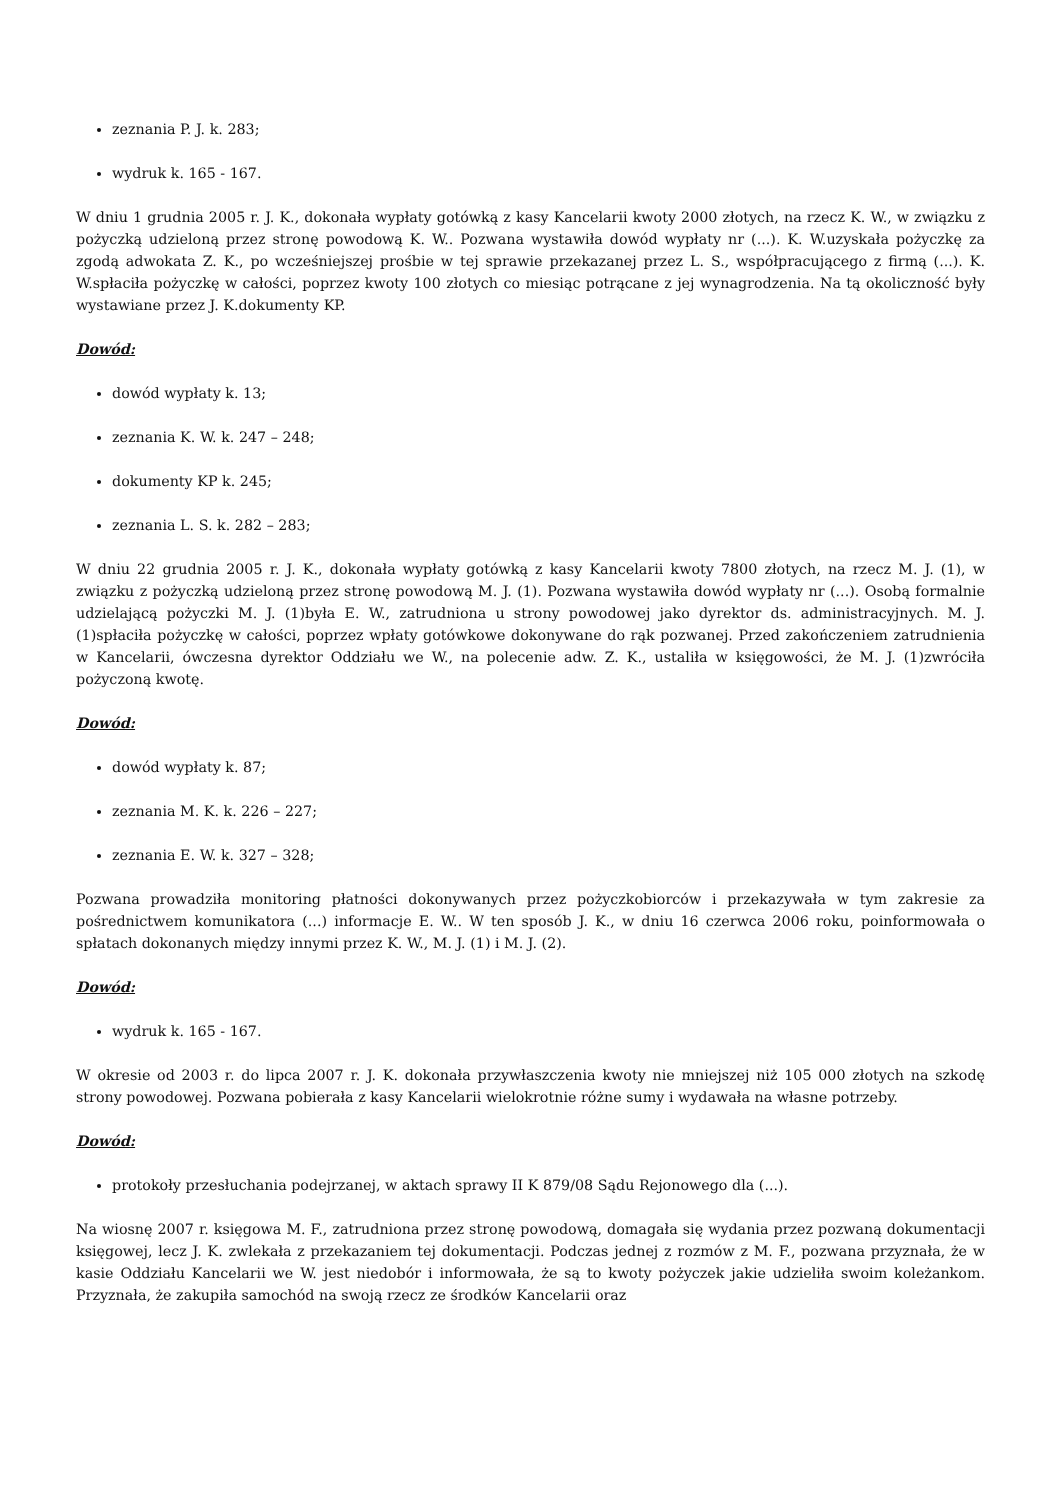zeznania P. J. k. 283;
wydruk k. 165 - 167.
W dniu 1 grudnia 2005 r. J. K., dokonała wypłaty gotówką z kasy Kancelarii kwoty 2000 złotych, na rzecz K. W., w związku z pożyczką udzieloną przez stronę powodową K. W.. Pozwana wystawiła dowód wypłaty nr (...). K. W.uzyskała pożyczkę za zgodą adwokata Z. K., po wcześniejszej prośbie w tej sprawie przekazanej przez L. S., współpracującego z firmą (...). K. W.spłaciła pożyczkę w całości, poprzez kwoty 100 złotych co miesiąc potrącane z jej wynagrodzenia. Na tą okoliczność były wystawiane przez J. K.dokumenty KP.
Dowód:
dowód wypłaty k. 13;
zeznania K. W. k. 247 – 248;
dokumenty KP k. 245;
zeznania L. S. k. 282 – 283;
W dniu 22 grudnia 2005 r. J. K., dokonała wypłaty gotówką z kasy Kancelarii kwoty 7800 złotych, na rzecz M. J. (1), w związku z pożyczką udzieloną przez stronę powodową M. J. (1). Pozwana wystawiła dowód wypłaty nr (...). Osobą formalnie udzielającą pożyczki M. J. (1)była E. W., zatrudniona u strony powodowej jako dyrektor ds. administracyjnych. M. J. (1)spłaciła pożyczkę w całości, poprzez wpłaty gotówkowe dokonywane do rąk pozwanej. Przed zakończeniem zatrudnienia w Kancelarii, ówczesna dyrektor Oddziału we W., na polecenie adw. Z. K., ustaliła w księgowości, że M. J. (1)zwróciła pożyczoną kwotę.
Dowód:
dowód wypłaty k. 87;
zeznania M. K. k. 226 – 227;
zeznania E. W. k. 327 – 328;
Pozwana prowadziła monitoring płatności dokonywanych przez pożyczkobiorców i przekazywała w tym zakresie za pośrednictwem komunikatora (...) informacje E. W.. W ten sposób J. K., w dniu 16 czerwca 2006 roku, poinformowała o spłatach dokonanych między innymi przez K. W., M. J. (1) i M. J. (2).
Dowód:
wydruk k. 165 - 167.
W okresie od 2003 r. do lipca 2007 r. J. K. dokonała przywłaszczenia kwoty nie mniejszej niż 105 000 złotych na szkodę strony powodowej. Pozwana pobierała z kasy Kancelarii wielokrotnie różne sumy i wydawała na własne potrzeby.
Dowód:
protokoły przesłuchania podejrzanej, w aktach sprawy II K 879/08 Sądu Rejonowego dla (...).
Na wiosnę 2007 r. księgowa M. F., zatrudniona przez stronę powodową, domagała się wydania przez pozwaną dokumentacji księgowej, lecz J. K. zwlekała z przekazaniem tej dokumentacji. Podczas jednej z rozmów z M. F., pozwana przyznała, że w kasie Oddziału Kancelarii we W. jest niedobór i informowała, że są to kwoty pożyczek jakie udzieliła swoim koleżankom. Przyznała, że zakupiła samochód na swoją rzecz ze środków Kancelarii oraz